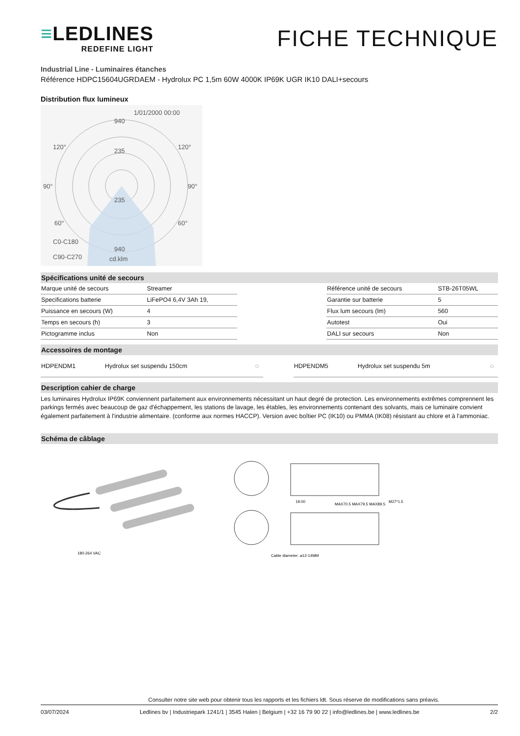≡LEDLINES
REDEFINE LIGHT
FICHE TECHNIQUE
Industrial Line - Luminaires étanches
Référence HDPC15604UGRDAEM - Hydrolux PC 1,5m 60W 4000K IP69K UGR IK10 DALI+secours
Distribution flux lumineux
1/01/2000 00:00
940
235
235
940
90°
90°
60°
60°
120°
120°
C0-C180
C90-C270
cd.klm
Spécifications unité de secours
| Marque unité de secours | Streamer | | Référence unité de secours | STB-26T05WL |
| Specifications batterie | LiFePO4 6,4V 3Ah 19, | | Garantie sur batterie | 5 |
| Puissance en secours (W) | 4 | | Flux lum secours (lm) | 560 |
| Temps en secours (h) | 3 | | Autotest | Oui |
| Pictogramme inclus | Non | | DALI sur secours | Non |
Accessoires de montage
| HDPENDM1 | Hydrolux set suspendu 150cm | ◌ | | HDPENDM5 | Hydrolux set suspendu 5m | ◌ |
Description cahier de charge
Les luminaires Hydrolux IP69K conviennent parfaitement aux environnements nécessitant un haut degré de protection. Les environnements extrêmes comprennent les parkings fermés avec beaucoup de gaz d'échappement, les stations de lavage, les étables, les environnements contenant des solvants, mais ce luminaire convient également parfaitement à l'industrie alimentaire. (conforme aux normes HACCP). Version avec boîtier PC (IK10) ou PMMA (IK08) résistant au chlore et à l'ammoniac.
Schéma de câblage
180-264 VAC
19.00
MAX70.5 MAX79.5 MAX89.5
M27*1.5
Cable diameter: ⌀12-14MM
Consulter notre site web pour obtenir tous les rapports et les fichiers ldt. Sous réserve de modifications sans préavis.
03/07/2024 Ledlines bv | Industriepark 1241/1 | 3545 Halen | Belgium | +32 16 79 90 22 | info@ledlines.be | www.ledlines.be 2/2